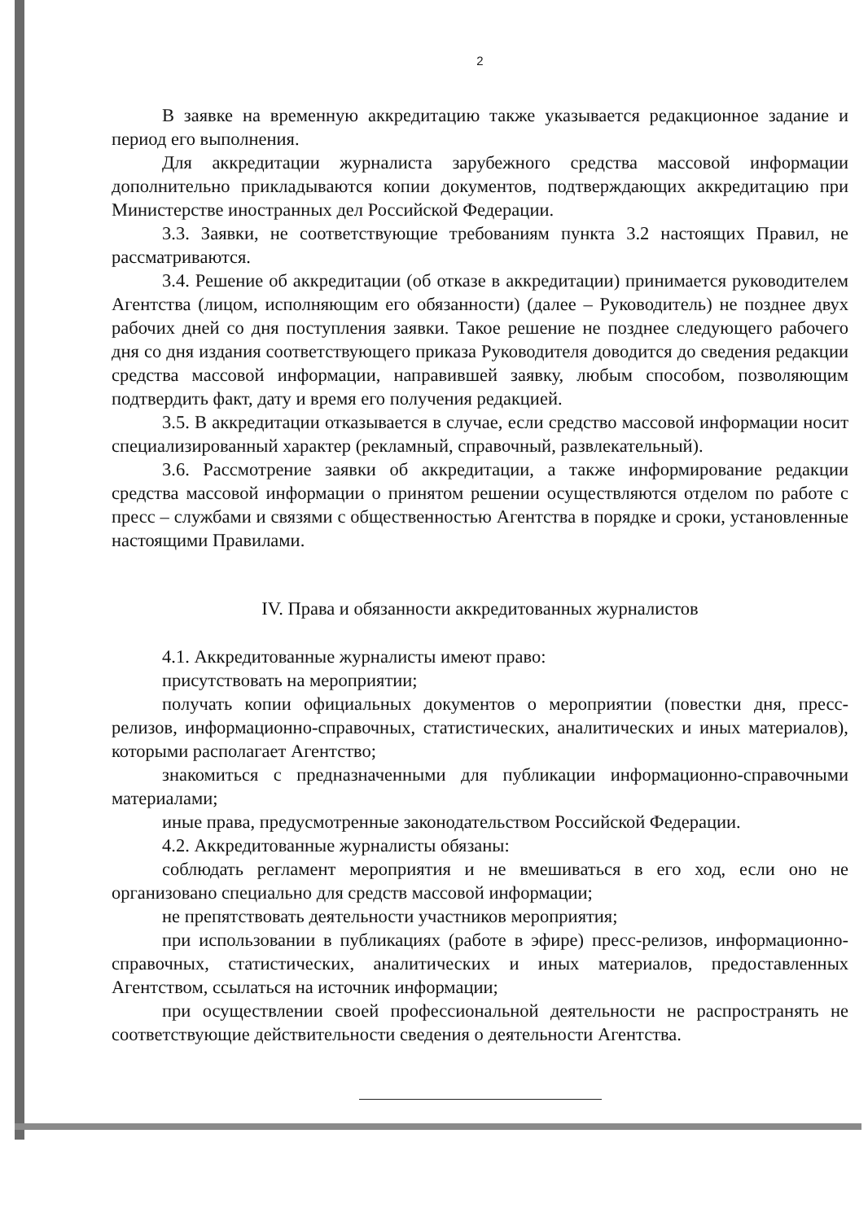2
В заявке на временную аккредитацию также указывается редакционное задание и период его выполнения.
Для аккредитации журналиста зарубежного средства массовой информации дополнительно прикладываются копии документов, подтверждающих аккредитацию при Министерстве иностранных дел Российской Федерации.
3.3. Заявки, не соответствующие требованиям пункта 3.2 настоящих Правил, не рассматриваются.
3.4. Решение об аккредитации (об отказе в аккредитации) принимается руководителем Агентства (лицом, исполняющим его обязанности) (далее – Руководитель) не позднее двух рабочих дней со дня поступления заявки. Такое решение не позднее следующего рабочего дня со дня издания соответствующего приказа Руководителя доводится до сведения редакции средства массовой информации, направившей заявку, любым способом, позволяющим подтвердить факт, дату и время его получения редакцией.
3.5. В аккредитации отказывается в случае, если средство массовой информации носит специализированный характер (рекламный, справочный, развлекательный).
3.6. Рассмотрение заявки об аккредитации, а также информирование редакции средства массовой информации о принятом решении осуществляются отделом по работе с пресс – службами и связями с общественностью Агентства в порядке и сроки, установленные настоящими Правилами.
IV. Права и обязанности аккредитованных журналистов
4.1. Аккредитованные журналисты имеют право:
присутствовать на мероприятии;
получать копии официальных документов о мероприятии (повестки дня, пресс-релизов, информационно-справочных, статистических, аналитических и иных материалов), которыми располагает Агентство;
знакомиться с предназначенными для публикации информационно-справочными материалами;
иные права, предусмотренные законодательством Российской Федерации.
4.2. Аккредитованные журналисты обязаны:
соблюдать регламент мероприятия и не вмешиваться в его ход, если оно не организовано специально для средств массовой информации;
не препятствовать деятельности участников мероприятия;
при использовании в публикациях (работе в эфире) пресс-релизов, информационно-справочных, статистических, аналитических и иных материалов, предоставленных Агентством, ссылаться на источник информации;
при осуществлении своей профессиональной деятельности не распространять не соответствующие действительности сведения о деятельности Агентства.